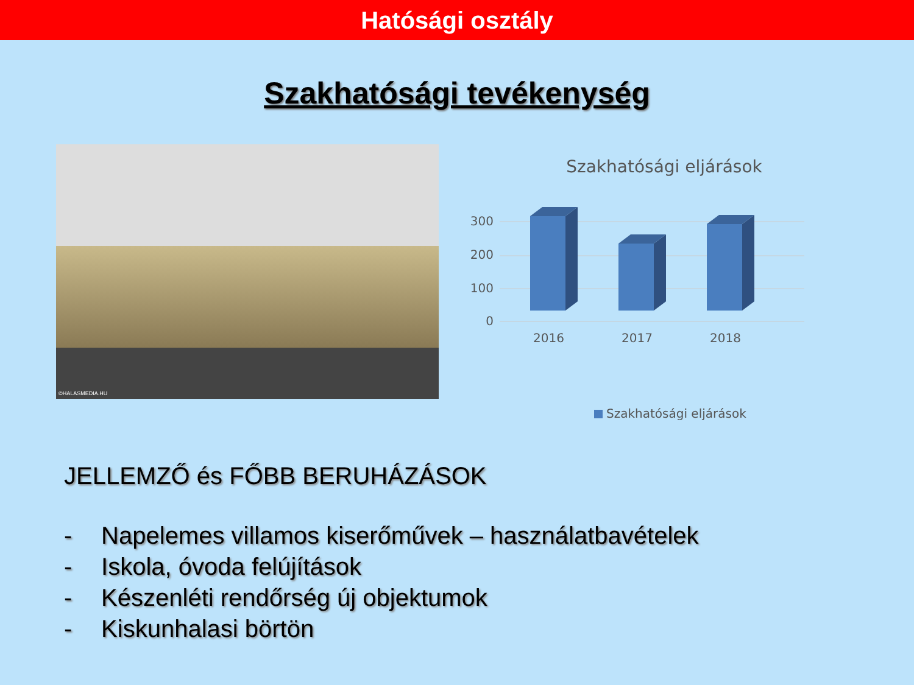Hatósági osztály
Szakhatósági tevékenység
©HALASMEDIA.HU
Szakhatósági eljárások
300
200
100
0
2016
2017
2018
Szakhatósági eljárások
JELLEMZŐ és FŐBB BERUHÁZÁSOK
- Napelemes villamos kiserőművek – használatbavételek
- Iskola, óvoda felújítások
- Készenléti rendőrség új objektumok
- Kiskunhalasi börtön